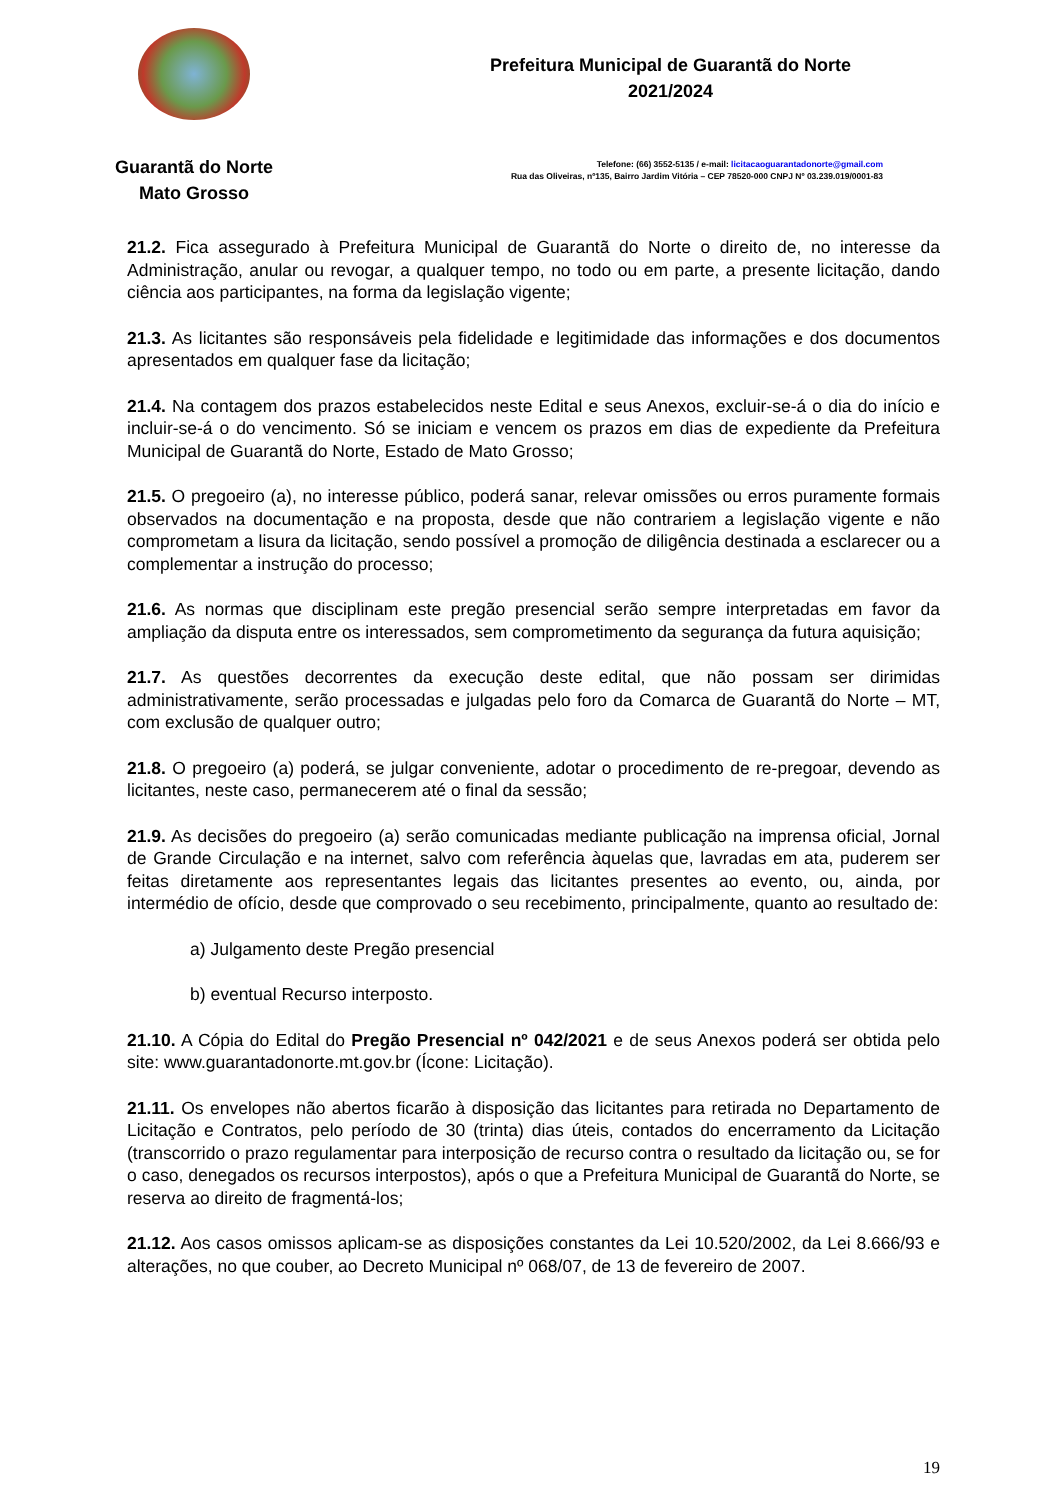Guarantã do Norte
Mato Grosso
Prefeitura Municipal de Guarantã do Norte
2021/2024
Telefone: (66) 3552-5135 / e-mail: licitacaoguarantadonorte@gmail.com
Rua das Oliveiras, nº135, Bairro Jardim Vitória – CEP 78520-000 CNPJ Nº 03.239.019/0001-83
21.2. Fica assegurado à Prefeitura Municipal de Guarantã do Norte o direito de, no interesse da Administração, anular ou revogar, a qualquer tempo, no todo ou em parte, a presente licitação, dando ciência aos participantes, na forma da legislação vigente;
21.3. As licitantes são responsáveis pela fidelidade e legitimidade das informações e dos documentos apresentados em qualquer fase da licitação;
21.4. Na contagem dos prazos estabelecidos neste Edital e seus Anexos, excluir-se-á o dia do início e incluir-se-á o do vencimento. Só se iniciam e vencem os prazos em dias de expediente da Prefeitura Municipal de Guarantã do Norte, Estado de Mato Grosso;
21.5. O pregoeiro (a), no interesse público, poderá sanar, relevar omissões ou erros puramente formais observados na documentação e na proposta, desde que não contrariem a legislação vigente e não comprometam a lisura da licitação, sendo possível a promoção de diligência destinada a esclarecer ou a complementar a instrução do processo;
21.6. As normas que disciplinam este pregão presencial serão sempre interpretadas em favor da ampliação da disputa entre os interessados, sem comprometimento da segurança da futura aquisição;
21.7. As questões decorrentes da execução deste edital, que não possam ser dirimidas administrativamente, serão processadas e julgadas pelo foro da Comarca de Guarantã do Norte – MT, com exclusão de qualquer outro;
21.8. O pregoeiro (a) poderá, se julgar conveniente, adotar o procedimento de re-pregoar, devendo as licitantes, neste caso, permanecerem até o final da sessão;
21.9. As decisões do pregoeiro (a) serão comunicadas mediante publicação na imprensa oficial, Jornal de Grande Circulação e na internet, salvo com referência àquelas que, lavradas em ata, puderem ser feitas diretamente aos representantes legais das licitantes presentes ao evento, ou, ainda, por intermédio de ofício, desde que comprovado o seu recebimento, principalmente, quanto ao resultado de:
a) Julgamento deste Pregão presencial
b) eventual Recurso interposto.
21.10. A Cópia do Edital do Pregão Presencial nº 042/2021 e de seus Anexos poderá ser obtida pelo site: www.guarantadonorte.mt.gov.br (Ícone: Licitação).
21.11. Os envelopes não abertos ficarão à disposição das licitantes para retirada no Departamento de Licitação e Contratos, pelo período de 30 (trinta) dias úteis, contados do encerramento da Licitação (transcorrido o prazo regulamentar para interposição de recurso contra o resultado da licitação ou, se for o caso, denegados os recursos interpostos), após o que a Prefeitura Municipal de Guarantã do Norte, se reserva ao direito de fragmentá-los;
21.12. Aos casos omissos aplicam-se as disposições constantes da Lei 10.520/2002, da Lei 8.666/93 e alterações, no que couber, ao Decreto Municipal nº 068/07, de 13 de fevereiro de 2007.
19